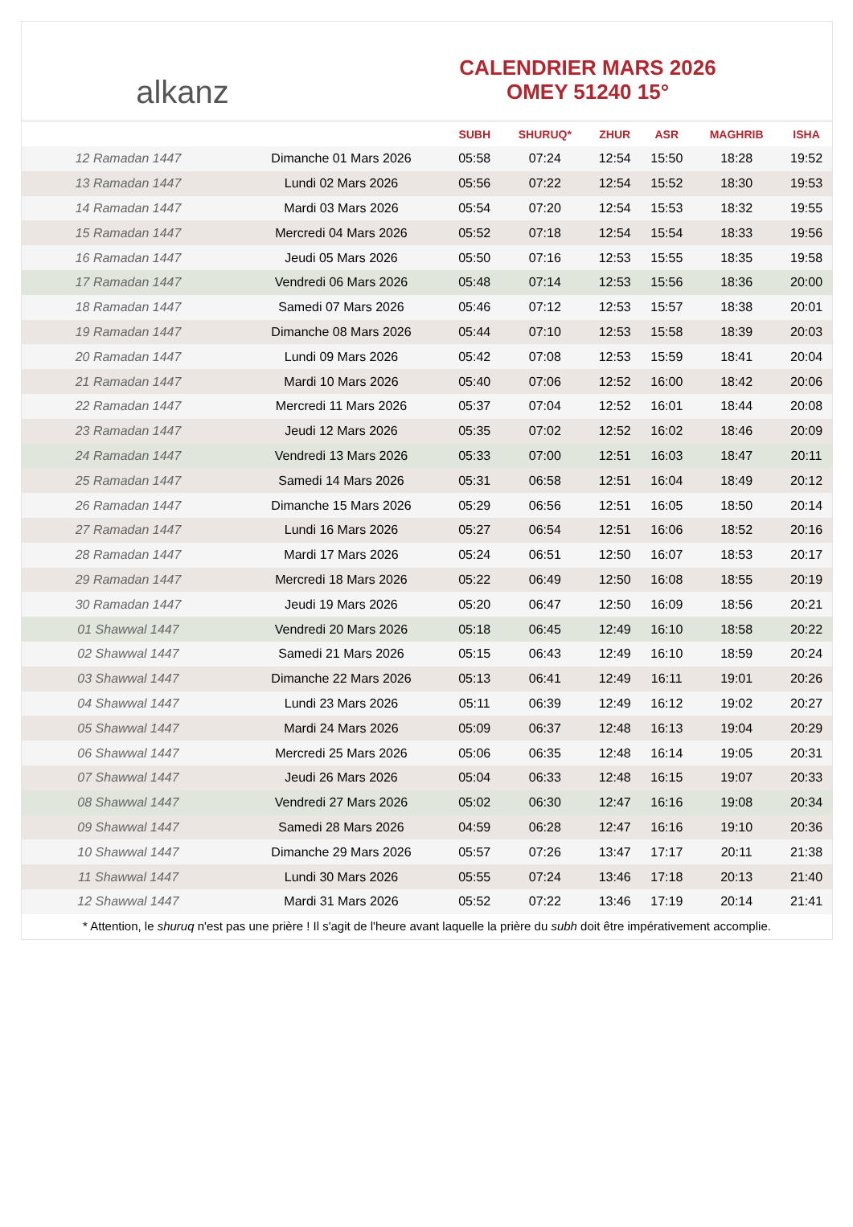alkanz
CALENDRIER MARS 2026
OMEY 51240 15°
| | | SUBH | SHURUQ* | ZHUR | ASR | MAGHRIB | ISHA |
| --- | --- | --- | --- | --- | --- | --- | --- |
| 12 Ramadan 1447 | Dimanche 01 Mars 2026 | 05:58 | 07:24 | 12:54 | 15:50 | 18:28 | 19:52 |
| 13 Ramadan 1447 | Lundi 02 Mars 2026 | 05:56 | 07:22 | 12:54 | 15:52 | 18:30 | 19:53 |
| 14 Ramadan 1447 | Mardi 03 Mars 2026 | 05:54 | 07:20 | 12:54 | 15:53 | 18:32 | 19:55 |
| 15 Ramadan 1447 | Mercredi 04 Mars 2026 | 05:52 | 07:18 | 12:54 | 15:54 | 18:33 | 19:56 |
| 16 Ramadan 1447 | Jeudi 05 Mars 2026 | 05:50 | 07:16 | 12:53 | 15:55 | 18:35 | 19:58 |
| 17 Ramadan 1447 | Vendredi 06 Mars 2026 | 05:48 | 07:14 | 12:53 | 15:56 | 18:36 | 20:00 |
| 18 Ramadan 1447 | Samedi 07 Mars 2026 | 05:46 | 07:12 | 12:53 | 15:57 | 18:38 | 20:01 |
| 19 Ramadan 1447 | Dimanche 08 Mars 2026 | 05:44 | 07:10 | 12:53 | 15:58 | 18:39 | 20:03 |
| 20 Ramadan 1447 | Lundi 09 Mars 2026 | 05:42 | 07:08 | 12:53 | 15:59 | 18:41 | 20:04 |
| 21 Ramadan 1447 | Mardi 10 Mars 2026 | 05:40 | 07:06 | 12:52 | 16:00 | 18:42 | 20:06 |
| 22 Ramadan 1447 | Mercredi 11 Mars 2026 | 05:37 | 07:04 | 12:52 | 16:01 | 18:44 | 20:08 |
| 23 Ramadan 1447 | Jeudi 12 Mars 2026 | 05:35 | 07:02 | 12:52 | 16:02 | 18:46 | 20:09 |
| 24 Ramadan 1447 | Vendredi 13 Mars 2026 | 05:33 | 07:00 | 12:51 | 16:03 | 18:47 | 20:11 |
| 25 Ramadan 1447 | Samedi 14 Mars 2026 | 05:31 | 06:58 | 12:51 | 16:04 | 18:49 | 20:12 |
| 26 Ramadan 1447 | Dimanche 15 Mars 2026 | 05:29 | 06:56 | 12:51 | 16:05 | 18:50 | 20:14 |
| 27 Ramadan 1447 | Lundi 16 Mars 2026 | 05:27 | 06:54 | 12:51 | 16:06 | 18:52 | 20:16 |
| 28 Ramadan 1447 | Mardi 17 Mars 2026 | 05:24 | 06:51 | 12:50 | 16:07 | 18:53 | 20:17 |
| 29 Ramadan 1447 | Mercredi 18 Mars 2026 | 05:22 | 06:49 | 12:50 | 16:08 | 18:55 | 20:19 |
| 30 Ramadan 1447 | Jeudi 19 Mars 2026 | 05:20 | 06:47 | 12:50 | 16:09 | 18:56 | 20:21 |
| 01 Shawwal 1447 | Vendredi 20 Mars 2026 | 05:18 | 06:45 | 12:49 | 16:10 | 18:58 | 20:22 |
| 02 Shawwal 1447 | Samedi 21 Mars 2026 | 05:15 | 06:43 | 12:49 | 16:10 | 18:59 | 20:24 |
| 03 Shawwal 1447 | Dimanche 22 Mars 2026 | 05:13 | 06:41 | 12:49 | 16:11 | 19:01 | 20:26 |
| 04 Shawwal 1447 | Lundi 23 Mars 2026 | 05:11 | 06:39 | 12:49 | 16:12 | 19:02 | 20:27 |
| 05 Shawwal 1447 | Mardi 24 Mars 2026 | 05:09 | 06:37 | 12:48 | 16:13 | 19:04 | 20:29 |
| 06 Shawwal 1447 | Mercredi 25 Mars 2026 | 05:06 | 06:35 | 12:48 | 16:14 | 19:05 | 20:31 |
| 07 Shawwal 1447 | Jeudi 26 Mars 2026 | 05:04 | 06:33 | 12:48 | 16:15 | 19:07 | 20:33 |
| 08 Shawwal 1447 | Vendredi 27 Mars 2026 | 05:02 | 06:30 | 12:47 | 16:16 | 19:08 | 20:34 |
| 09 Shawwal 1447 | Samedi 28 Mars 2026 | 04:59 | 06:28 | 12:47 | 16:16 | 19:10 | 20:36 |
| 10 Shawwal 1447 | Dimanche 29 Mars 2026 | 05:57 | 07:26 | 13:47 | 17:17 | 20:11 | 21:38 |
| 11 Shawwal 1447 | Lundi 30 Mars 2026 | 05:55 | 07:24 | 13:46 | 17:18 | 20:13 | 21:40 |
| 12 Shawwal 1447 | Mardi 31 Mars 2026 | 05:52 | 07:22 | 13:46 | 17:19 | 20:14 | 21:41 |
* Attention, le shuruq n'est pas une prière ! Il s'agit de l'heure avant laquelle la prière du subh doit être impérativement accomplie.